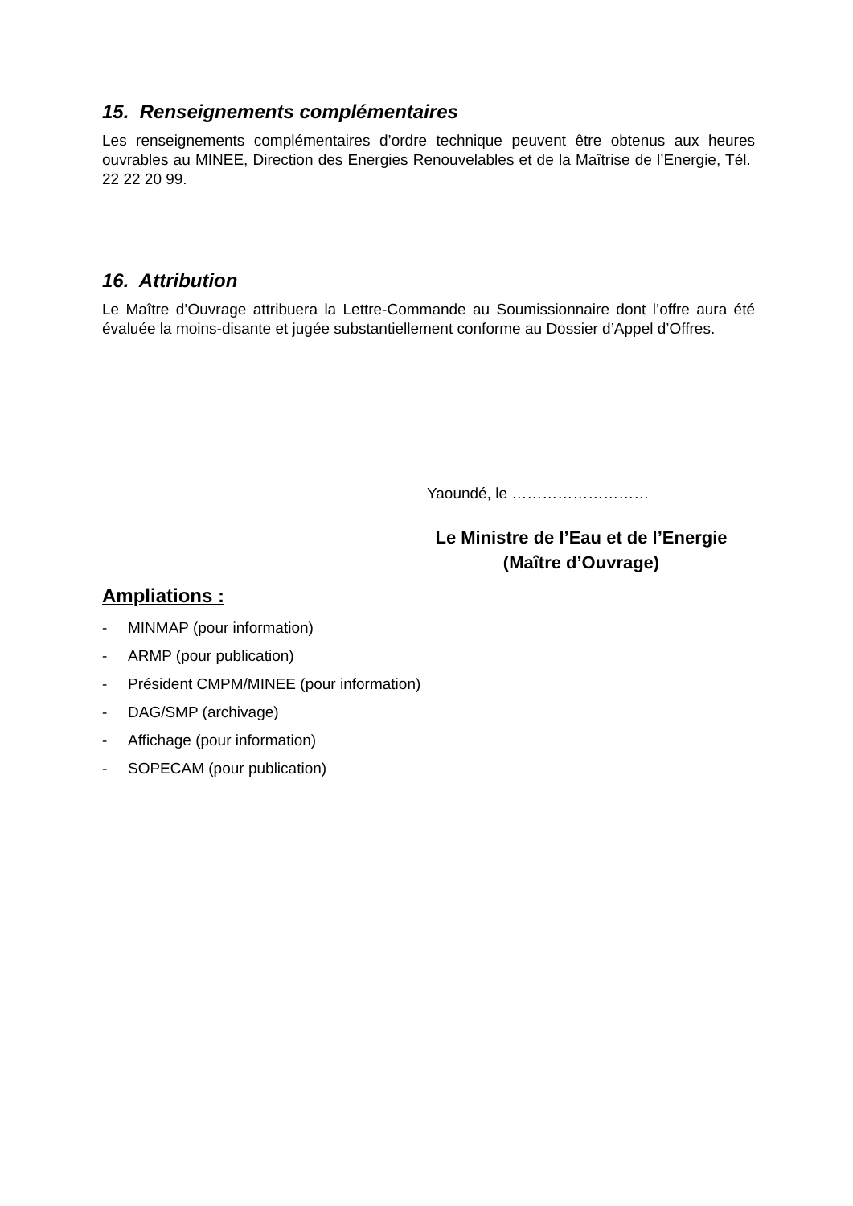15. Renseignements complémentaires
Les renseignements complémentaires d’ordre technique peuvent être obtenus aux heures ouvrables au MINEE, Direction des Energies Renouvelables et de la Maîtrise de l’Energie, Tél. 22 22 20 99.
16. Attribution
Le Maître d’Ouvrage attribuera la Lettre-Commande au Soumissionnaire dont l’offre aura été évaluée la moins-disante et jugée substantiellement conforme au Dossier d’Appel d’Offres.
Yaoundé, le ………………………
Le Ministre de l’Eau et de l’Energie
(Maître d’Ouvrage)
Ampliations :
- MINMAP (pour information)
- ARMP (pour publication)
- Président CMPM/MINEE (pour information)
- DAG/SMP (archivage)
- Affichage (pour information)
- SOPECAM (pour publication)